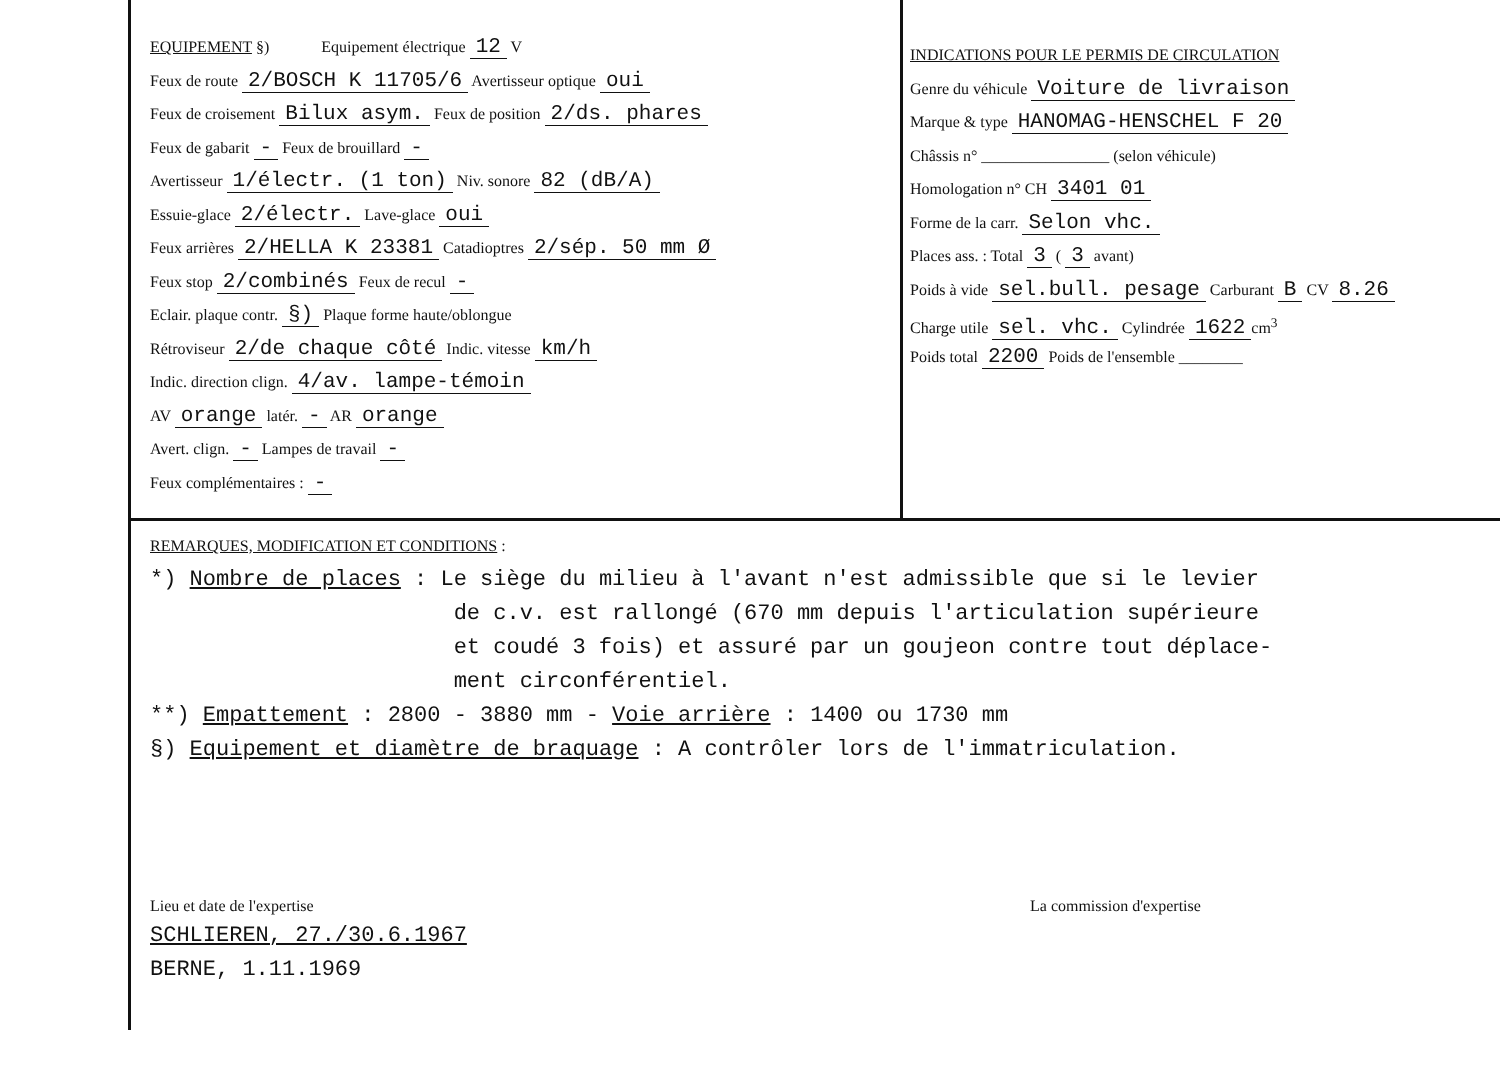EQUIPEMENT §) Equipement électrique 12 V
Feux de route 2/BOSCH K 11705/6 Avertisseur optique oui
Feux de croisement Bilux asym. Feux de position 2/ds. phares
Feux de gabarit - Feux de brouillard -
Avertisseur 1/électr. (1 ton) Niv. sonore 82 (dB/A)
Essuie-glace 2/électr. Lave-glace oui
Feux arrières 2/HELLA K 23381 Catadioptres 2/sép. 50 mm Ø
Feux stop 2/combinés Feux de recul -
Eclair. plaque contr. §) Plaque forme haute/oblongue
Rétroviseur 2/de chaque côté Indic. vitesse km/h
Indic. direction clign. 4/av. lampe-témoin
AV orange latér. - AR orange
Avert. clign. - Lampes de travail -
Feux complémentaires : -
INDICATIONS POUR LE PERMIS DE CIRCULATION
Genre du véhicule Voiture de livraison
Marque & type HANOMAG-HENSCHEL F 20
Châssis n° ________________ (selon véhicule)
Homologation n° CH 3401 01
Forme de la carr. Selon vhc.
Places ass. : Total 3 ( 3 avant)
Poids à vide sel.bull. pesage Carburant B CV 8.26
Charge utile sel. vhc. Cylindrée 1622 cm<sup>3</sup>
Poids total 2200 Poids de l'ensemble ________
REMARQUES, MODIFICATION ET CONDITIONS :
*) Nombre de places : Le siège du milieu à l'avant n'est admissible que si le levier
de c.v. est rallongé (670 mm depuis l'articulation supérieure
et coudé 3 fois) et assuré par un goujeon contre tout déplace-
ment circonférentiel.
**) Empattement : 2800 - 3880 mm - Voie arrière : 1400 ou 1730 mm
§) Equipement et diamètre de braquage : A contrôler lors de l'immatriculation.
Lieu et date de l'expertise
SCHLIEREN, 27./30.6.1967
BERNE, 1.11.1969
La commission d'expertise